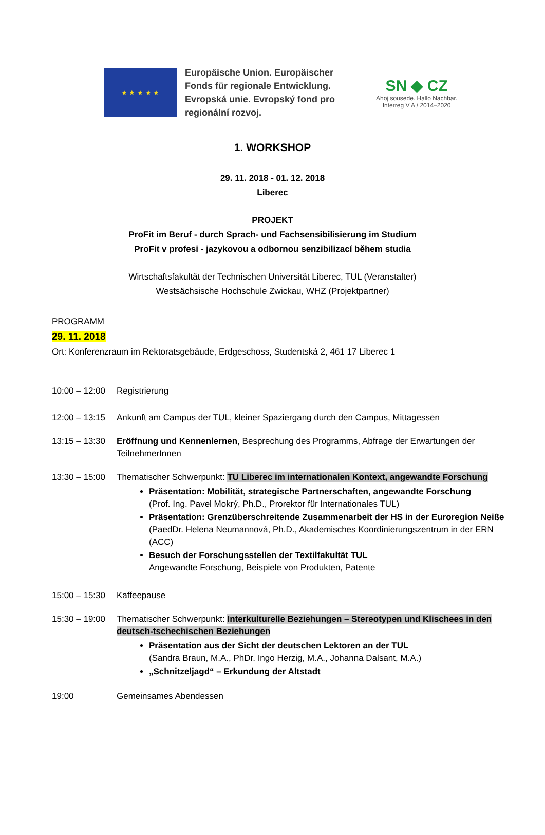★ ★ ★ ★ ★
Europäische Union. Europäischer
Fonds für regionale Entwicklung.
Evropská unie. Evropský fond pro
regionální rozvoj.
SN ◆ CZ
Ahoj sousede. Hallo Nachbar.
Interreg V A / 2014–2020
1. WORKSHOP
29. 11. 2018 - 01. 12. 2018
Liberec
PROJEKT
ProFit im Beruf - durch Sprach- und Fachsensibilisierung im Studium
ProFit v profesi - jazykovou a odbornou senzibilizací během studia
Wirtschaftsfakultät der Technischen Universität Liberec, TUL (Veranstalter)
Westsächsische Hochschule Zwickau, WHZ (Projektpartner)
PROGRAMM
29. 11. 2018
Ort: Konferenzraum im Rektoratsgebäude, Erdgeschoss, Studentská 2, 461 17 Liberec 1
10:00 – 12:00
Registrierung
12:00 – 13:15
Ankunft am Campus der TUL, kleiner Spaziergang durch den Campus, Mittagessen
13:15 – 13:30
Eröffnung und Kennenlernen, Besprechung des Programms, Abfrage der Erwartungen der TeilnehmerInnen
13:30 – 15:00
Thematischer Schwerpunkt: TU Liberec im internationalen Kontext, angewandte Forschung
Präsentation: Mobilität, strategische Partnerschaften, angewandte Forschung
(Prof. Ing. Pavel Mokrý, Ph.D., Prorektor für Internationales TUL)
Präsentation: Grenzüberschreitende Zusammenarbeit der HS in der Euroregion Neiße
(PaedDr. Helena Neumannová, Ph.D., Akademisches Koordinierungszentrum in der ERN (ACC)
Besuch der Forschungsstellen der Textilfakultät TUL
Angewandte Forschung, Beispiele von Produkten, Patente
15:00 – 15:30
Kaffeepause
15:30 – 19:00
Thematischer Schwerpunkt: Interkulturelle Beziehungen – Stereotypen und Klischees in den deutsch-tschechischen Beziehungen
Präsentation aus der Sicht der deutschen Lektoren an der TUL
(Sandra Braun, M.A., PhDr. Ingo Herzig, M.A., Johanna Dalsant, M.A.)
„Schnitzeljagd“ – Erkundung der Altstadt
19:00 Gemeinsames Abendessen